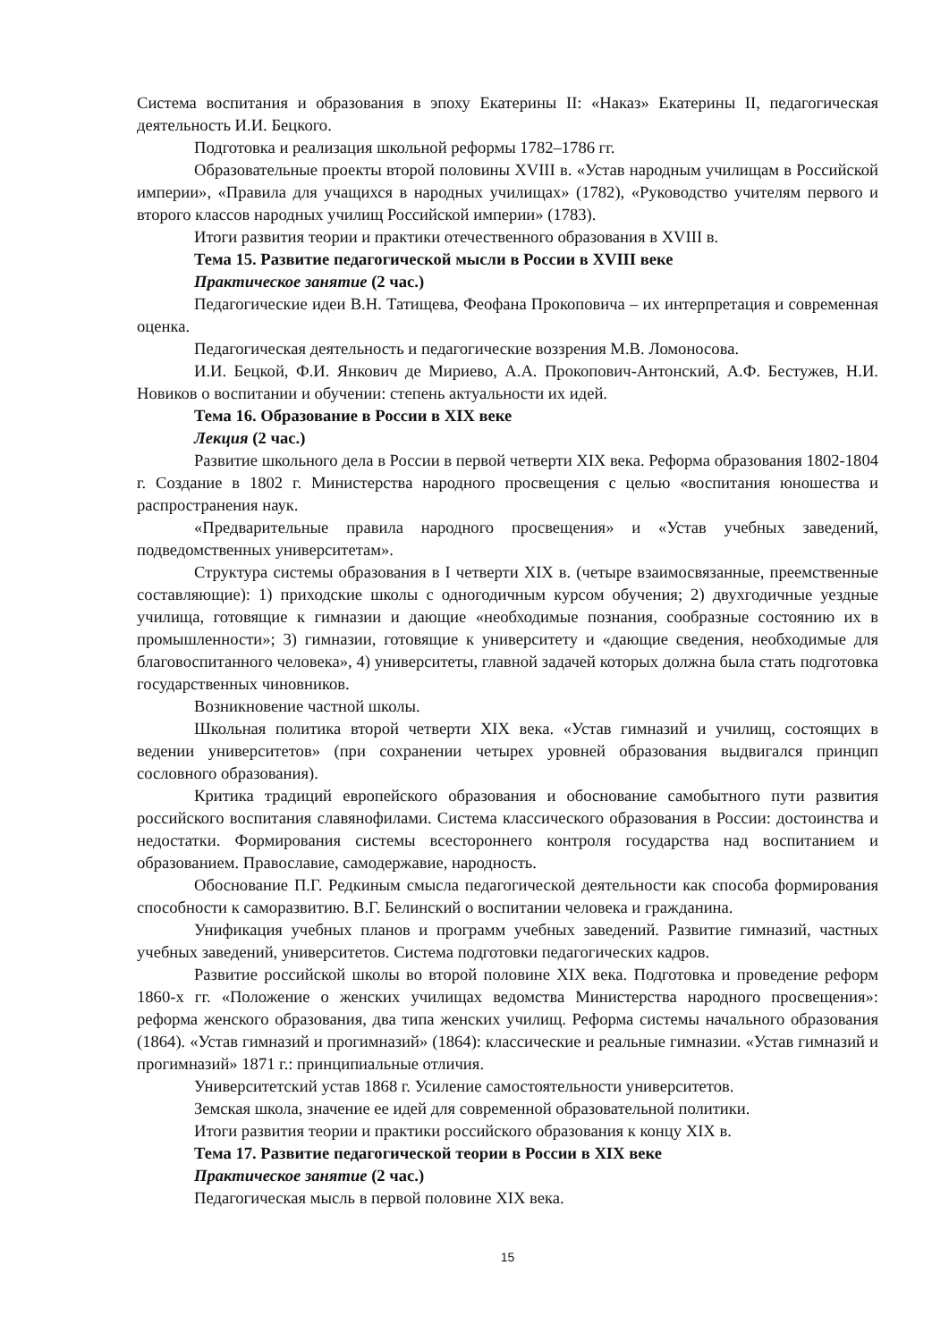Система воспитания и образования в эпоху Екатерины II: «Наказ» Екатерины II, педагогическая деятельность И.И. Бецкого.
Подготовка и реализация школьной реформы 1782–1786 гг.
Образовательные проекты второй половины XVIII в. «Устав народным училищам в Российской империи», «Правила для учащихся в народных училищах» (1782), «Руководство учителям первого и второго классов народных училищ Российской империи» (1783).
Итоги развития теории и практики отечественного образования в XVIII в.
Тема 15. Развитие педагогической мысли в России в XVIII веке
Практическое занятие (2 час.)
Педагогические идеи В.Н. Татищева, Феофана Прокоповича – их интерпретация и современная оценка.
Педагогическая деятельность и педагогические воззрения М.В. Ломоносова.
И.И. Бецкой, Ф.И. Янкович де Мириево, А.А. Прокопович-Антонский, А.Ф. Бестужев, Н.И. Новиков о воспитании и обучении: степень актуальности их идей.
Тема 16. Образование в России в XIX веке
Лекция (2 час.)
Развитие школьного дела в России в первой четверти XIX века. Реформа образования 1802-1804 г. Создание в 1802 г. Министерства народного просвещения с целью «воспитания юношества и распространения наук.
«Предварительные правила народного просвещения» и «Устав учебных заведений, подведомственных университетам».
Структура системы образования в I четверти XIX в. (четыре взаимосвязанные, преемственные составляющие): 1) приходские школы с одногодичным курсом обучения; 2) двухгодичные уездные училища, готовящие к гимназии и дающие «необходимые познания, сообразные состоянию их в промышленности»; 3) гимназии, готовящие к университету и «дающие сведения, необходимые для благовоспитанного человека», 4) университеты, главной задачей которых должна была стать подготовка государственных чиновников.
Возникновение частной школы.
Школьная политика второй четверти XIX века. «Устав гимназий и училищ, состоящих в ведении университетов» (при сохранении четырех уровней образования выдвигался принцип сословного образования).
Критика традиций европейского образования и обоснование самобытного пути развития российского воспитания славянофилами. Система классического образования в России: достоинства и недостатки. Формирования системы всестороннего контроля государства над воспитанием и образованием. Православие, самодержавие, народность.
Обоснование П.Г. Редкиным смысла педагогической деятельности как способа формирования способности к саморазвитию. В.Г. Белинский о воспитании человека и гражданина.
Унификация учебных планов и программ учебных заведений. Развитие гимназий, частных учебных заведений, университетов. Система подготовки педагогических кадров.
Развитие российской школы во второй половине XIX века. Подготовка и проведение реформ 1860-х гг. «Положение о женских училищах ведомства Министерства народного просвещения»: реформа женского образования, два типа женских училищ. Реформа системы начального образования (1864). «Устав гимназий и прогимназий» (1864): классические и реальные гимназии. «Устав гимназий и прогимназий» 1871 г.: принципиальные отличия.
Университетский устав 1868 г. Усиление самостоятельности университетов.
Земская школа, значение ее идей для современной образовательной политики.
Итоги развития теории и практики российского образования к концу XIX в.
Тема 17. Развитие педагогической теории в России в XIX веке
Практическое занятие (2 час.)
Педагогическая мысль в первой половине XIX века.
15